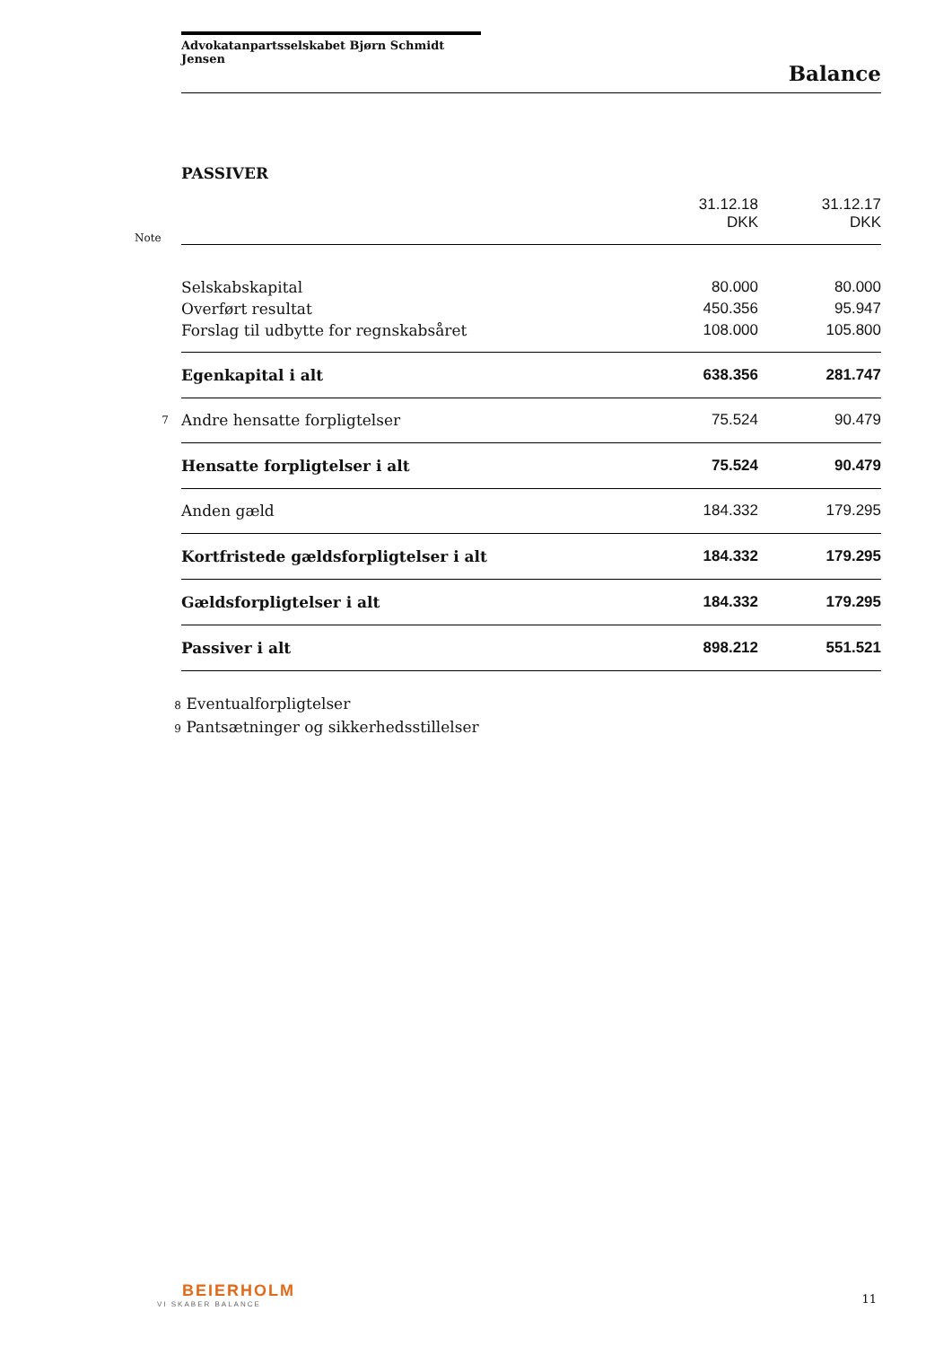Advokatanpartsselskabet Bjørn Schmidt Jensen
Balance
PASSIVER
| | | 31.12.18 DKK | 31.12.17 DKK |
| --- | --- | --- | --- |
| Note | | | |
| | Selskabskapital | 80.000 | 80.000 |
| | Overført resultat | 450.356 | 95.947 |
| | Forslag til udbytte for regnskabsåret | 108.000 | 105.800 |
| | Egenkapital i alt | 638.356 | 281.747 |
| 7 | Andre hensatte forpligtelser | 75.524 | 90.479 |
| | Hensatte forpligtelser i alt | 75.524 | 90.479 |
| | Anden gæld | 184.332 | 179.295 |
| | Kortfristede gældsforpligtelser i alt | 184.332 | 179.295 |
| | Gældsforpligtelser i alt | 184.332 | 179.295 |
| | Passiver i alt | 898.212 | 551.521 |
8 Eventualforpligtelser
9 Pantsætninger og sikkerhedsstillelser
BEIERHOLM
VI SKABER BALANCE
11